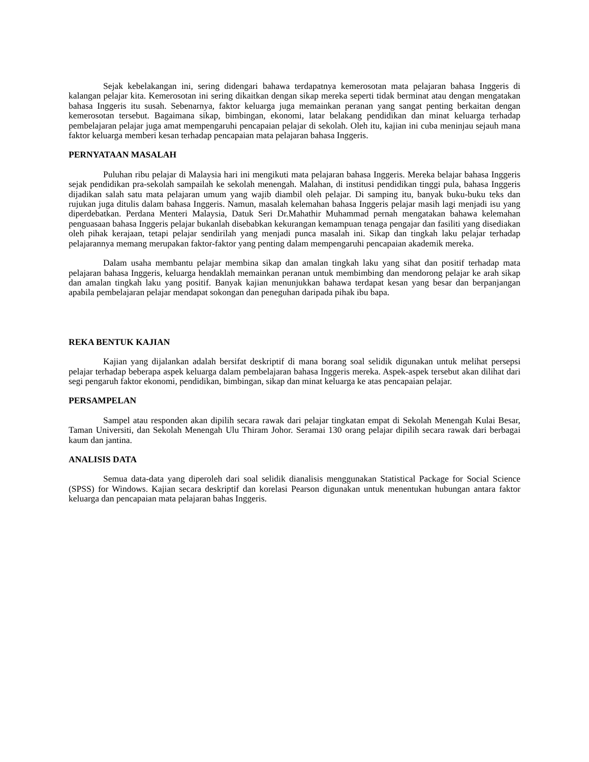Sejak kebelakangan ini, sering didengari bahawa terdapatnya kemerosotan mata pelajaran bahasa Inggeris di kalangan pelajar kita. Kemerosotan ini sering dikaitkan dengan sikap mereka seperti tidak berminat atau dengan mengatakan bahasa Inggeris itu susah. Sebenarnya, faktor keluarga juga memainkan peranan yang sangat penting berkaitan dengan kemerosotan tersebut. Bagaimana sikap, bimbingan, ekonomi, latar belakang pendidikan dan minat keluarga terhadap pembelajaran pelajar juga amat mempengaruhi pencapaian pelajar di sekolah. Oleh itu, kajian ini cuba meninjau sejauh mana faktor keluarga memberi kesan terhadap pencapaian mata pelajaran bahasa Inggeris.
PERNYATAAN MASALAH
Puluhan ribu pelajar di Malaysia hari ini mengikuti mata pelajaran bahasa Inggeris. Mereka belajar bahasa Inggeris sejak pendidikan pra-sekolah sampailah ke sekolah menengah. Malahan, di institusi pendidikan tinggi pula, bahasa Inggeris dijadikan salah satu mata pelajaran umum yang wajib diambil oleh pelajar. Di samping itu, banyak buku-buku teks dan rujukan juga ditulis dalam bahasa Inggeris. Namun, masalah kelemahan bahasa Inggeris pelajar masih lagi menjadi isu yang diperdebatkan. Perdana Menteri Malaysia, Datuk Seri Dr.Mahathir Muhammad pernah mengatakan bahawa kelemahan penguasaan bahasa Inggeris pelajar bukanlah disebabkan kekurangan kemampuan tenaga pengajar dan fasiliti yang disediakan oleh pihak kerajaan, tetapi pelajar sendirilah yang menjadi punca masalah ini. Sikap dan tingkah laku pelajar terhadap pelajarannya memang merupakan faktor-faktor yang penting dalam mempengaruhi pencapaian akademik mereka.
Dalam usaha membantu pelajar membina sikap dan amalan tingkah laku yang sihat dan positif terhadap mata pelajaran bahasa Inggeris, keluarga hendaklah memainkan peranan untuk membimbing dan mendorong pelajar ke arah sikap dan amalan tingkah laku yang positif. Banyak kajian menunjukkan bahawa terdapat kesan yang besar dan berpanjangan apabila pembelajaran pelajar mendapat sokongan dan peneguhan daripada pihak ibu bapa.
REKA BENTUK KAJIAN
Kajian yang dijalankan adalah bersifat deskriptif di mana borang soal selidik digunakan untuk melihat persepsi pelajar terhadap beberapa aspek keluarga dalam pembelajaran bahasa Inggeris mereka. Aspek-aspek tersebut akan dilihat dari segi pengaruh faktor ekonomi, pendidikan, bimbingan, sikap dan minat keluarga ke atas pencapaian pelajar.
PERSAMPELAN
Sampel atau responden akan dipilih secara rawak dari pelajar tingkatan empat di Sekolah Menengah Kulai Besar, Taman Universiti, dan Sekolah Menengah Ulu Thiram Johor. Seramai 130 orang pelajar dipilih secara rawak dari berbagai kaum dan jantina.
ANALISIS DATA
Semua data-data yang diperoleh dari soal selidik dianalisis menggunakan Statistical Package for Social Science (SPSS) for Windows. Kajian secara deskriptif dan korelasi Pearson digunakan untuk menentukan hubungan antara faktor keluarga dan pencapaian mata pelajaran bahas Inggeris.